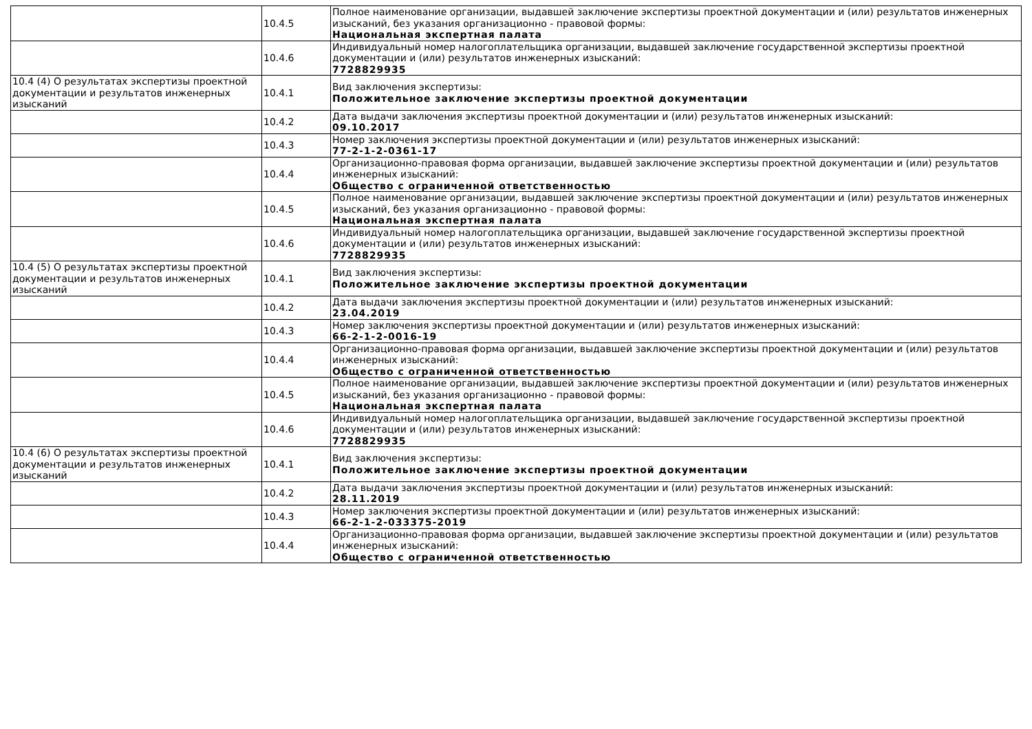| | 10.4.5 | Полное наименование организации, выдавшей заключение экспертизы проектной документации и (или) результатов инженерных изысканий, без указания организационно - правовой формы: Национальная экспертная палата |
| | 10.4.6 | Индивидуальный номер налогоплательщика организации, выдавшей заключение государственной экспертизы проектной документации и (или) результатов инженерных изысканий: 7728829935 |
| 10.4 (4) О результатах экспертизы проектной документации и результатов инженерных изысканий | 10.4.1 | Вид заключения экспертизы: Положительное заключение экспертизы проектной документации |
| | 10.4.2 | Дата выдачи заключения экспертизы проектной документации и (или) результатов инженерных изысканий: 09.10.2017 |
| | 10.4.3 | Номер заключения экспертизы проектной документации и (или) результатов инженерных изысканий: 77-2-1-2-0361-17 |
| | 10.4.4 | Организационно-правовая форма организации, выдавшей заключение экспертизы проектной документации и (или) результатов инженерных изысканий: Общество с ограниченной ответственностью |
| | 10.4.5 | Полное наименование организации, выдавшей заключение экспертизы проектной документации и (или) результатов инженерных изысканий, без указания организационно - правовой формы: Национальная экспертная палата |
| | 10.4.6 | Индивидуальный номер налогоплательщика организации, выдавшей заключение государственной экспертизы проектной документации и (или) результатов инженерных изысканий: 7728829935 |
| 10.4 (5) О результатах экспертизы проектной документации и результатов инженерных изысканий | 10.4.1 | Вид заключения экспертизы: Положительное заключение экспертизы проектной документации |
| | 10.4.2 | Дата выдачи заключения экспертизы проектной документации и (или) результатов инженерных изысканий: 23.04.2019 |
| | 10.4.3 | Номер заключения экспертизы проектной документации и (или) результатов инженерных изысканий: 66-2-1-2-0016-19 |
| | 10.4.4 | Организационно-правовая форма организации, выдавшей заключение экспертизы проектной документации и (или) результатов инженерных изысканий: Общество с ограниченной ответственностью |
| | 10.4.5 | Полное наименование организации, выдавшей заключение экспертизы проектной документации и (или) результатов инженерных изысканий, без указания организационно - правовой формы: Национальная экспертная палата |
| | 10.4.6 | Индивидуальный номер налогоплательщика организации, выдавшей заключение государственной экспертизы проектной документации и (или) результатов инженерных изысканий: 7728829935 |
| 10.4 (6) О результатах экспертизы проектной документации и результатов инженерных изысканий | 10.4.1 | Вид заключения экспертизы: Положительное заключение экспертизы проектной документации |
| | 10.4.2 | Дата выдачи заключения экспертизы проектной документации и (или) результатов инженерных изысканий: 28.11.2019 |
| | 10.4.3 | Номер заключения экспертизы проектной документации и (или) результатов инженерных изысканий: 66-2-1-2-033375-2019 |
| | 10.4.4 | Организационно-правовая форма организации, выдавшей заключение экспертизы проектной документации и (или) результатов инженерных изысканий: Общество с ограниченной ответственностью |